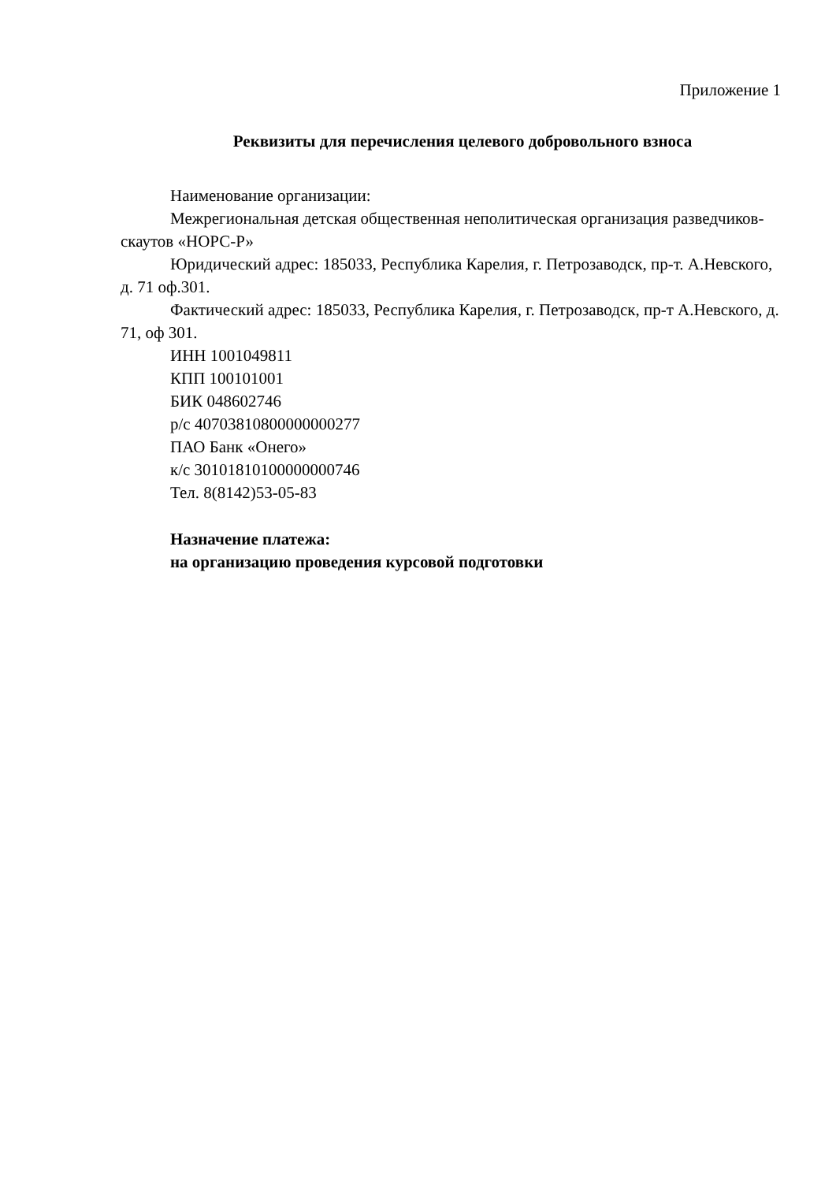Приложение 1
Реквизиты для перечисления целевого добровольного взноса
Наименование организации:
Межрегиональная детская общественная неполитическая организация разведчиков-скаутов «НОРС-Р»
Юридический адрес: 185033, Республика Карелия, г. Петрозаводск, пр-т. А.Невского, д. 71 оф.301.
Фактический адрес: 185033, Республика Карелия, г. Петрозаводск, пр-т А.Невского, д. 71, оф 301.
ИНН 1001049811
КПП 100101001
БИК 048602746
р/с 40703810800000000277
ПАО Банк «Онего»
к/с 30101810100000000746
Тел. 8(8142)53-05-83
Назначение платежа:
на организацию проведения курсовой подготовки